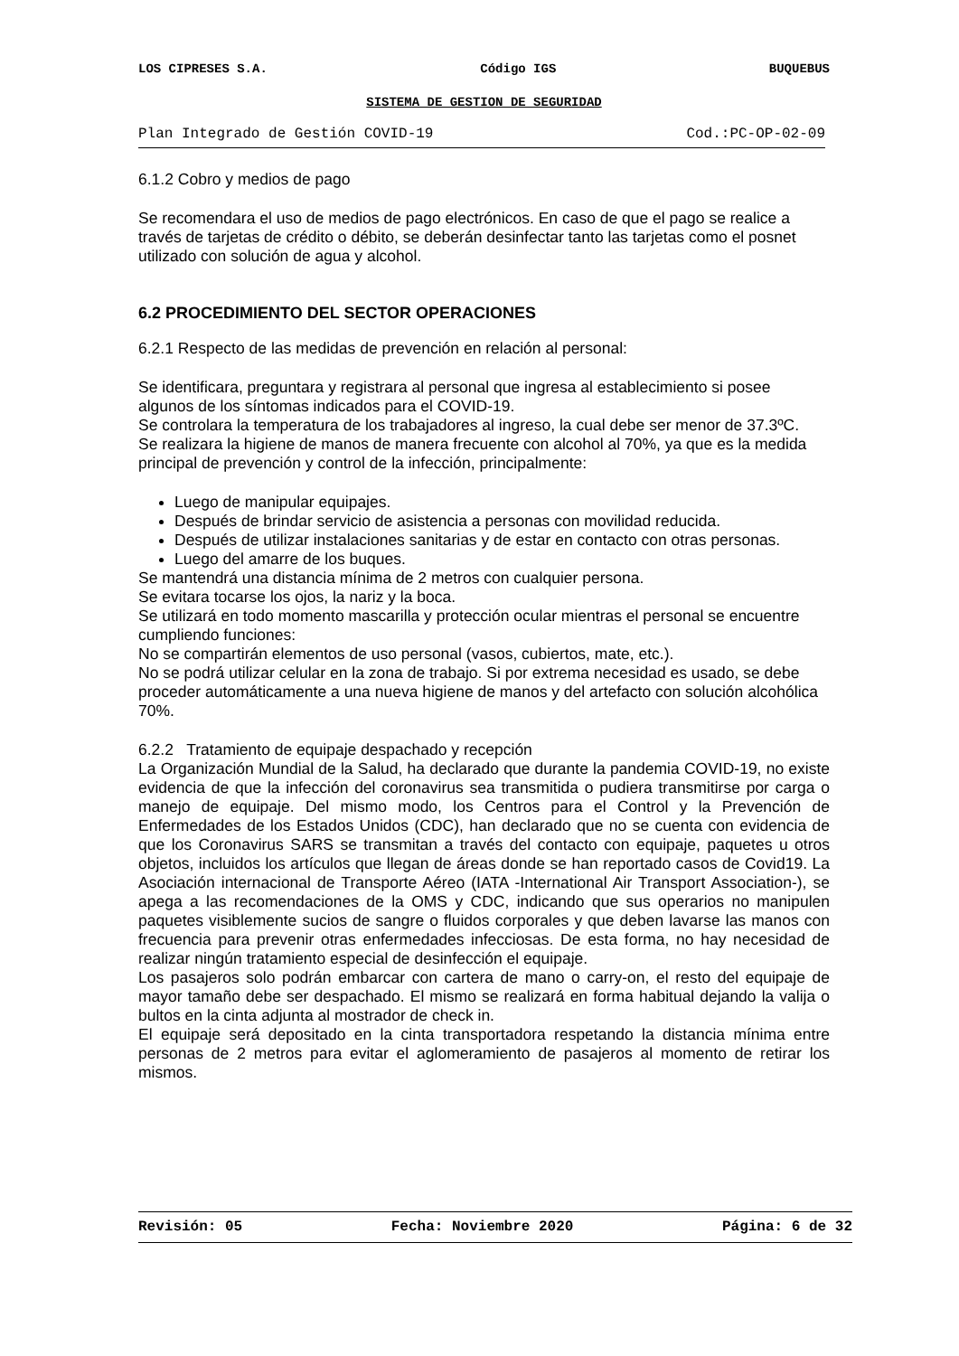LOS CIPRESES S.A. Código IGS BUQUEBUS
SISTEMA DE GESTION DE SEGURIDAD
Plan Integrado de Gestión COVID-19 Cod.:PC-OP-02-09
6.1.2 Cobro y medios de pago
Se recomendara el uso de medios de pago electrónicos. En caso de que el pago se realice a través de tarjetas de crédito o débito, se deberán desinfectar tanto las tarjetas como el posnet utilizado con solución de agua y alcohol.
6.2 PROCEDIMIENTO DEL SECTOR OPERACIONES
6.2.1 Respecto de las medidas de prevención en relación al personal:
Se identificara, preguntara y registrara al personal que ingresa al establecimiento si posee algunos de los síntomas indicados para el COVID-19.
Se controlara la temperatura de los trabajadores al ingreso, la cual debe ser menor de 37.3ºC.
Se realizara la higiene de manos de manera frecuente con alcohol al 70%, ya que es la medida principal de prevención y control de la infección, principalmente:
Luego de manipular equipajes.
Después de brindar servicio de asistencia a personas con movilidad reducida.
Después de utilizar instalaciones sanitarias y de estar en contacto con otras personas.
Luego del amarre de los buques.
Se mantendrá una distancia mínima de 2 metros con cualquier persona.
Se evitara tocarse los ojos, la nariz y la boca.
Se utilizará en todo momento mascarilla y protección ocular mientras el personal se encuentre cumpliendo funciones:
No se compartirán elementos de uso personal (vasos, cubiertos, mate, etc.).
No se podrá utilizar celular en la zona de trabajo. Si por extrema necesidad es usado, se debe proceder automáticamente a una nueva higiene de manos y del artefacto con solución alcohólica 70%.
6.2.2 Tratamiento de equipaje despachado y recepción
La Organización Mundial de la Salud, ha declarado que durante la pandemia COVID-19, no existe evidencia de que la infección del coronavirus sea transmitida o pudiera transmitirse por carga o manejo de equipaje. Del mismo modo, los Centros para el Control y la Prevención de Enfermedades de los Estados Unidos (CDC), han declarado que no se cuenta con evidencia de que los Coronavirus SARS se transmitan a través del contacto con equipaje, paquetes u otros objetos, incluidos los artículos que llegan de áreas donde se han reportado casos de Covid19. La Asociación internacional de Transporte Aéreo (IATA -International Air Transport Association-), se apega a las recomendaciones de la OMS y CDC, indicando que sus operarios no manipulen paquetes visiblemente sucios de sangre o fluidos corporales y que deben lavarse las manos con frecuencia para prevenir otras enfermedades infecciosas. De esta forma, no hay necesidad de realizar ningún tratamiento especial de desinfección el equipaje.
Los pasajeros solo podrán embarcar con cartera de mano o carry-on, el resto del equipaje de mayor tamaño debe ser despachado. El mismo se realizará en forma habitual dejando la valija o bultos en la cinta adjunta al mostrador de check in.
El equipaje será depositado en la cinta transportadora respetando la distancia mínima entre personas de 2 metros para evitar el aglomeramiento de pasajeros al momento de retirar los mismos.
Revisión: 05 Fecha: Noviembre 2020 Página: 6 de 32